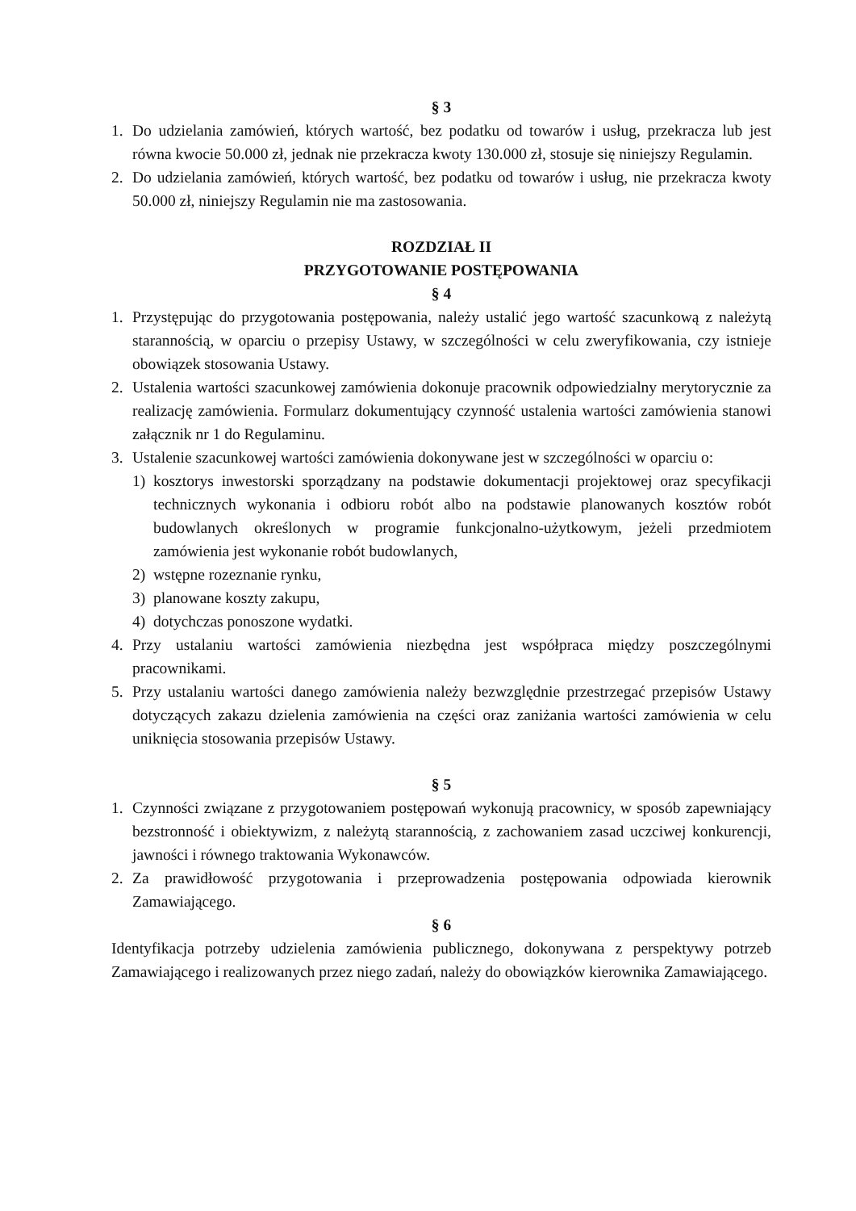§ 3
1. Do udzielania zamówień, których wartość, bez podatku od towarów i usług, przekracza lub jest równa kwocie 50.000 zł, jednak nie przekracza kwoty 130.000 zł, stosuje się niniejszy Regulamin.
2. Do udzielania zamówień, których wartość, bez podatku od towarów i usług, nie przekracza kwoty 50.000 zł, niniejszy Regulamin nie ma zastosowania.
ROZDZIAŁ II
PRZYGOTOWANIE POSTĘPOWANIA
§ 4
1. Przystępując do przygotowania postępowania, należy ustalić jego wartość szacunkową z należytą starannością, w oparciu o przepisy Ustawy, w szczególności w celu zweryfikowania, czy istnieje obowiązek stosowania Ustawy.
2. Ustalenia wartości szacunkowej zamówienia dokonuje pracownik odpowiedzialny merytorycznie za realizację zamówienia. Formularz dokumentujący czynność ustalenia wartości zamówienia stanowi załącznik nr 1 do Regulaminu.
3. Ustalenie szacunkowej wartości zamówienia dokonywane jest w szczególności w oparciu o:
1) kosztorys inwestorski sporządzany na podstawie dokumentacji projektowej oraz specyfikacji technicznych wykonania i odbioru robót albo na podstawie planowanych kosztów robót budowlanych określonych w programie funkcjonalno-użytkowym, jeżeli przedmiotem zamówienia jest wykonanie robót budowlanych,
2) wstępne rozeznanie rynku,
3) planowane koszty zakupu,
4) dotychczas ponoszone wydatki.
4. Przy ustalaniu wartości zamówienia niezbędna jest współpraca między poszczególnymi pracownikami.
5. Przy ustalaniu wartości danego zamówienia należy bezwzględnie przestrzegać przepisów Ustawy dotyczących zakazu dzielenia zamówienia na części oraz zaniżania wartości zamówienia w celu uniknięcia stosowania przepisów Ustawy.
§ 5
1. Czynności związane z przygotowaniem postępowań wykonują pracownicy, w sposób zapewniający bezstronność i obiektywizm, z należytą starannością, z zachowaniem zasad uczciwej konkurencji, jawności i równego traktowania Wykonawców.
2. Za prawidłowość przygotowania i przeprowadzenia postępowania odpowiada kierownik Zamawiającego.
§ 6
Identyfikacja potrzeby udzielenia zamówienia publicznego, dokonywana z perspektywy potrzeb Zamawiającego i realizowanych przez niego zadań, należy do obowiązków kierownika Zamawiającego.